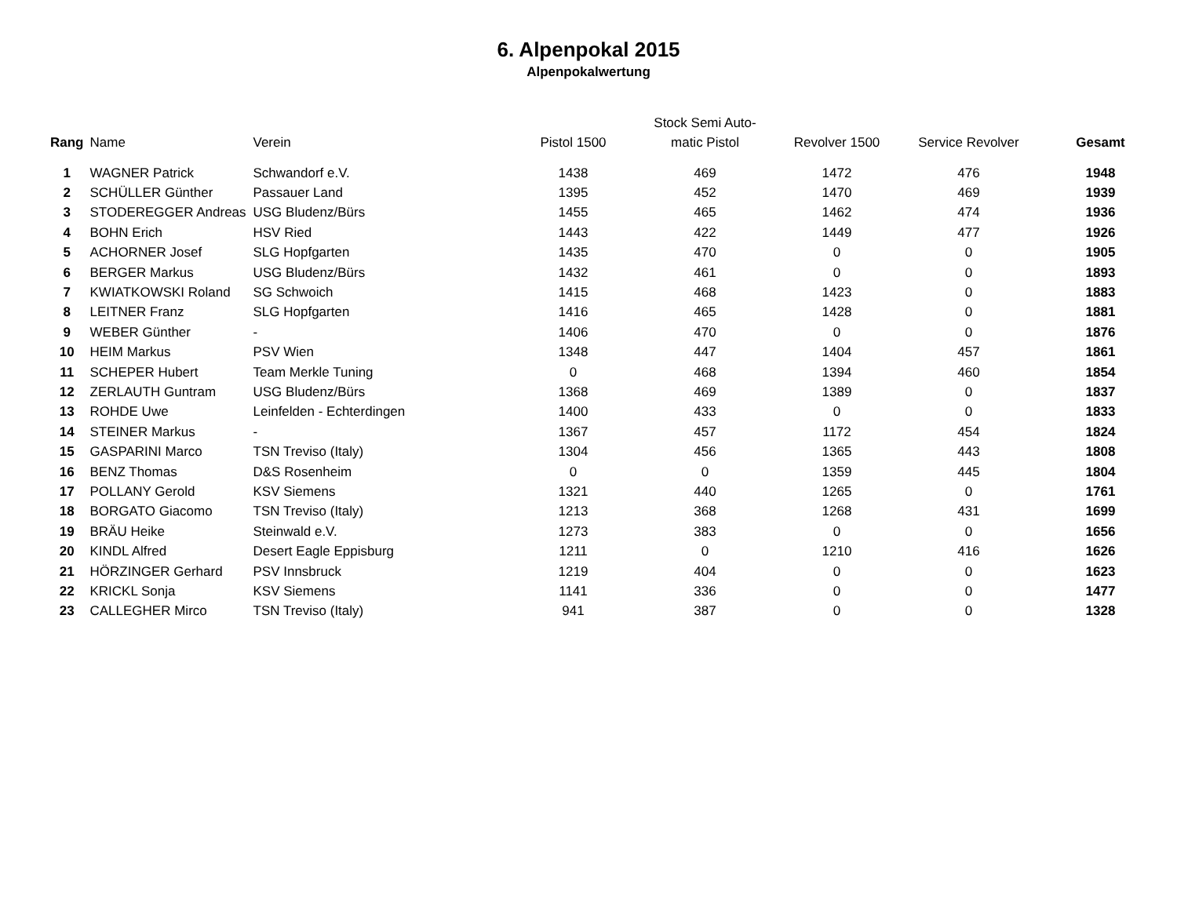6. Alpenpokal 2015
Alpenpokalwertung
| Rang | Name | Verein | Pistol 1500 | Stock Semi Auto- matic Pistol | Revolver 1500 | Service Revolver | Gesamt |
| --- | --- | --- | --- | --- | --- | --- | --- |
| 1 | WAGNER Patrick | Schwandorf e.V. | 1438 | 469 | 1472 | 476 | 1948 |
| 2 | SCHÜLLER Günther | Passauer Land | 1395 | 452 | 1470 | 469 | 1939 |
| 3 | STODEREGGER Andreas | USG Bludenz/Bürs | 1455 | 465 | 1462 | 474 | 1936 |
| 4 | BOHN Erich | HSV Ried | 1443 | 422 | 1449 | 477 | 1926 |
| 5 | ACHORNER Josef | SLG Hopfgarten | 1435 | 470 | 0 | 0 | 1905 |
| 6 | BERGER Markus | USG Bludenz/Bürs | 1432 | 461 | 0 | 0 | 1893 |
| 7 | KWIATKOWSKI Roland | SG Schwoich | 1415 | 468 | 1423 | 0 | 1883 |
| 8 | LEITNER Franz | SLG Hopfgarten | 1416 | 465 | 1428 | 0 | 1881 |
| 9 | WEBER Günther | - | 1406 | 470 | 0 | 0 | 1876 |
| 10 | HEIM Markus | PSV Wien | 1348 | 447 | 1404 | 457 | 1861 |
| 11 | SCHEPER Hubert | Team Merkle Tuning | 0 | 468 | 1394 | 460 | 1854 |
| 12 | ZERLAUTH Guntram | USG Bludenz/Bürs | 1368 | 469 | 1389 | 0 | 1837 |
| 13 | ROHDE Uwe | Leinfelden - Echterdingen | 1400 | 433 | 0 | 0 | 1833 |
| 14 | STEINER Markus | - | 1367 | 457 | 1172 | 454 | 1824 |
| 15 | GASPARINI Marco | TSN Treviso (Italy) | 1304 | 456 | 1365 | 443 | 1808 |
| 16 | BENZ Thomas | D&S Rosenheim | 0 | 0 | 1359 | 445 | 1804 |
| 17 | POLLANY Gerold | KSV Siemens | 1321 | 440 | 1265 | 0 | 1761 |
| 18 | BORGATO Giacomo | TSN Treviso (Italy) | 1213 | 368 | 1268 | 431 | 1699 |
| 19 | BRÄU Heike | Steinwald e.V. | 1273 | 383 | 0 | 0 | 1656 |
| 20 | KINDL Alfred | Desert Eagle Eppisburg | 1211 | 0 | 1210 | 416 | 1626 |
| 21 | HÖRZINGER Gerhard | PSV Innsbruck | 1219 | 404 | 0 | 0 | 1623 |
| 22 | KRICKL Sonja | KSV Siemens | 1141 | 336 | 0 | 0 | 1477 |
| 23 | CALLEGHER Mirco | TSN Treviso (Italy) | 941 | 387 | 0 | 0 | 1328 |